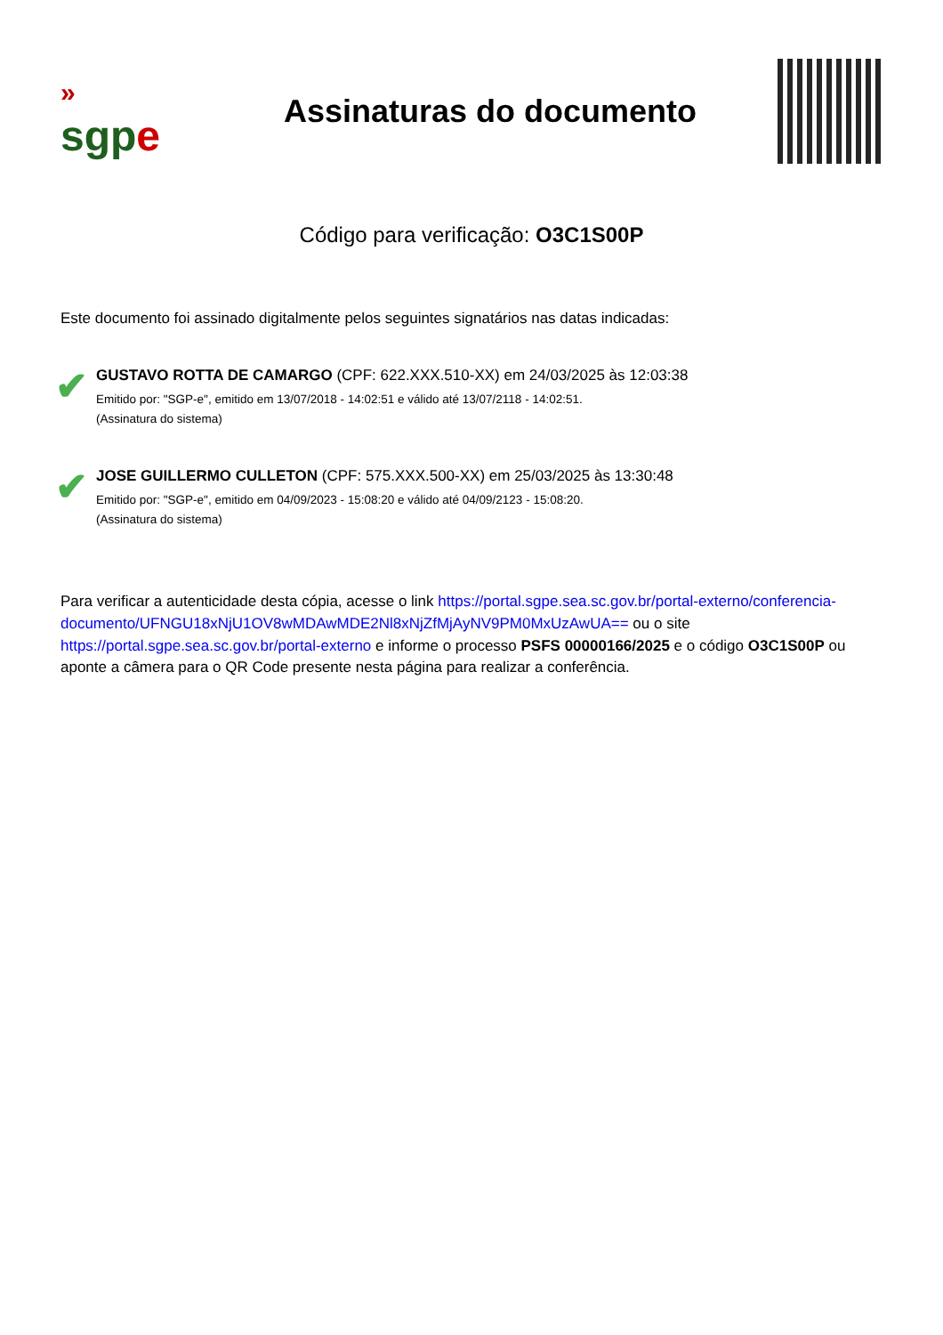»
sgpe
Assinaturas do documento
Código para verificação: O3C1S00P
Este documento foi assinado digitalmente pelos seguintes signatários nas datas indicadas:
✔
GUSTAVO ROTTA DE CAMARGO (CPF: 622.XXX.510-XX) em 24/03/2025 às 12:03:38
Emitido por: "SGP-e", emitido em 13/07/2018 - 14:02:51 e válido até 13/07/2118 - 14:02:51.
(Assinatura do sistema)
✔
JOSE GUILLERMO CULLETON (CPF: 575.XXX.500-XX) em 25/03/2025 às 13:30:48
Emitido por: "SGP-e", emitido em 04/09/2023 - 15:08:20 e válido até 04/09/2123 - 15:08:20.
(Assinatura do sistema)
Para verificar a autenticidade desta cópia, acesse o link https://portal.sgpe.sea.sc.gov.br/portal-externo/conferencia-documento/UFNGU18xNjU1OV8wMDAwMDE2Nl8xNjZfMjAyNV9PM0MxUzAwUA== ou o site https://portal.sgpe.sea.sc.gov.br/portal-externo e informe o processo PSFS 00000166/2025 e o código O3C1S00P ou aponte a câmera para o QR Code presente nesta página para realizar a conferência.